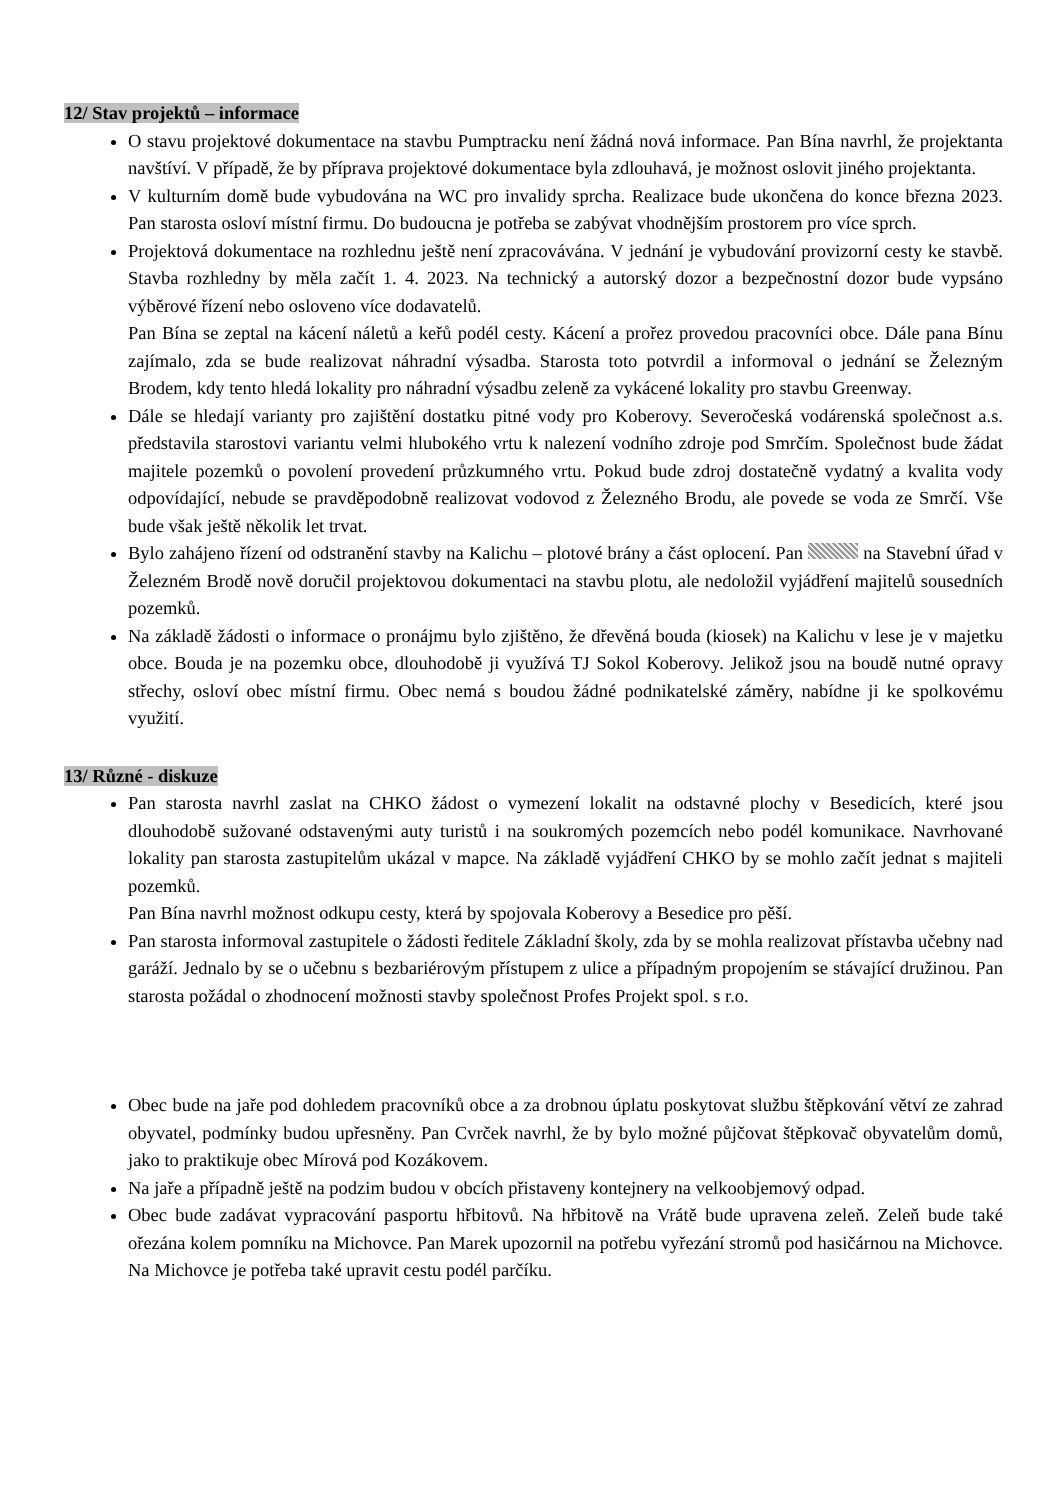12/ Stav projektů – informace
O stavu projektové dokumentace na stavbu Pumptracku není žádná nová informace. Pan Bína navrhl, že projektanta navštíví. V případě, že by příprava projektové dokumentace byla zdlouhavá, je možnost oslovit jiného projektanta.
V kulturním domě bude vybudována na WC pro invalidy sprcha. Realizace bude ukončena do konce března 2023. Pan starosta osloví místní firmu. Do budoucna je potřeba se zabývat vhodnějším prostorem pro více sprch.
Projektová dokumentace na rozhlednu ještě není zpracovávána. V jednání je vybudování provizorní cesty ke stavbě. Stavba rozhledny by měla začít 1. 4. 2023. Na technický a autorský dozor a bezpečnostní dozor bude vypsáno výběrové řízení nebo osloveno více dodavatelů.
Pan Bína se zeptal na kácení náletů a keřů podél cesty. Kácení a prořez provedou pracovníci obce. Dále pana Bínu zajímalo, zda se bude realizovat náhradní výsadba. Starosta toto potvrdil a informoval o jednání se Železným Brodem, kdy tento hledá lokality pro náhradní výsadbu zeleně za vykácené lokality pro stavbu Greenway.
Dále se hledají varianty pro zajištění dostatku pitné vody pro Koberovy. Severočeská vodárenská společnost a.s. představila starostovi variantu velmi hlubokého vrtu k nalezení vodního zdroje pod Smrčím. Společnost bude žádat majitele pozemků o povolení provedení průzkumného vrtu. Pokud bude zdroj dostatečně vydatný a kvalita vody odpovídající, nebude se pravděpodobně realizovat vodovod z Železného Brodu, ale povede se voda ze Smrčí. Vše bude však ještě několik let trvat.
Bylo zahájeno řízení od odstranění stavby na Kalichu – plotové brány a část oplocení. Pan na Stavební úřad v Železném Brodě nově doručil projektovou dokumentaci na stavbu plotu, ale nedoložil vyjádření majitelů sousedních pozemků.
Na základě žádosti o informace o pronájmu bylo zjištěno, že dřevěná bouda (kiosek) na Kalichu v lese je v majetku obce. Bouda je na pozemku obce, dlouhodobě ji využívá TJ Sokol Koberovy. Jelikož jsou na boudě nutné opravy střechy, osloví obec místní firmu. Obec nemá s boudou žádné podnikatelské záměry, nabídne ji ke spolkovému využití.
13/ Různé - diskuze
Pan starosta navrhl zaslat na CHKO žádost o vymezení lokalit na odstavné plochy v Besedicích, které jsou dlouhodobě sužované odstavenými auty turistů i na soukromých pozemcích nebo podél komunikace. Navrhované lokality pan starosta zastupitelům ukázal v mapce. Na základě vyjádření CHKO by se mohlo začít jednat s majiteli pozemků.
Pan Bína navrhl možnost odkupu cesty, která by spojovala Koberovy a Besedice pro pěší.
Pan starosta informoval zastupitele o žádosti ředitele Základní školy, zda by se mohla realizovat přístavba učebny nad garáží. Jednalo by se o učebnu s bezbariérovým přístupem z ulice a případným propojením se stávající družinou. Pan starosta požádal o zhodnocení možnosti stavby společnost Profes Projekt spol. s r.o.
Obec bude na jaře pod dohledem pracovníků obce a za drobnou úplatu poskytovat službu štěpkování větví ze zahrad obyvatel, podmínky budou upřesněny. Pan Cvrček navrhl, že by bylo možné půjčovat štěpkovač obyvatelům domů, jako to praktikuje obec Mírová pod Kozákovem.
Na jaře a případně ještě na podzim budou v obcích přistaveny kontejnery na velkoobjemový odpad.
Obec bude zadávat vypracování pasportu hřbitovů. Na hřbitově na Vrátě bude upravena zeleň. Zeleň bude také ořezána kolem pomníku na Michovce. Pan Marek upozornil na potřebu vyřezání stromů pod hasičárnou na Michovce. Na Michovce je potřeba také upravit cestu podél parčíku.